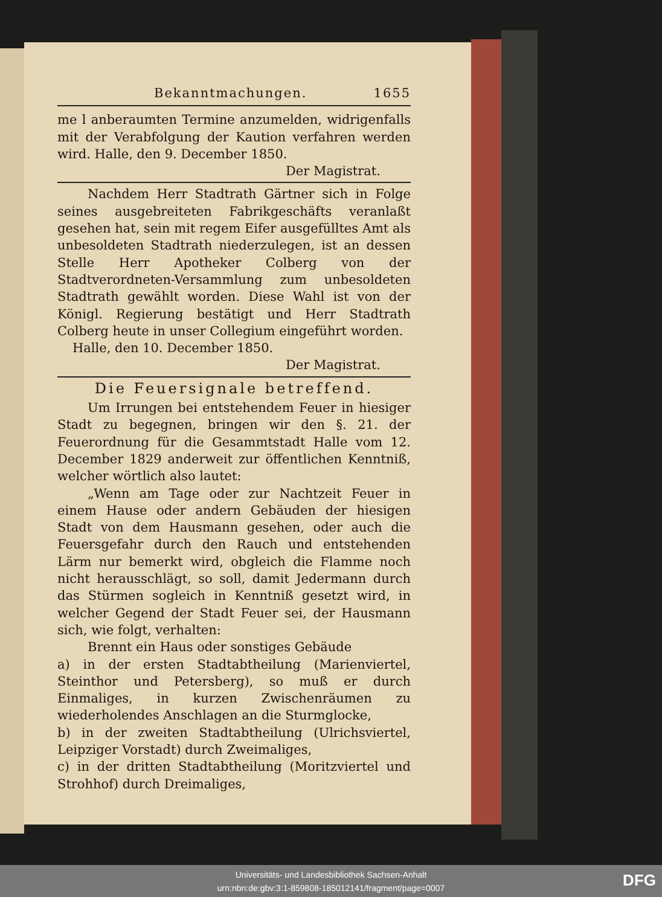Bekanntmachungen. 1655
me l anberaumten Termine anzumelden, widrigenfalls mit der Verabfolgung der Kaution verfahren werden wird. Halle, den 9. December 1850.
Der Magistrat.
Nachdem Herr Stadtrath Gärtner sich in Folge seines ausgebreiteten Fabrikgeschäfts veranlaßt gesehen hat, sein mit regem Eifer ausgefülltes Amt als unbesoldeten Stadtrath niederzulegen, ist an dessen Stelle Herr Apotheker Colberg von der Stadtverordneten-Versammlung zum unbesoldeten Stadtrath gewählt worden. Diese Wahl ist von der Königl. Regierung bestätigt und Herr Stadtrath Colberg heute in unser Collegium eingeführt worden.
Halle, den 10. December 1850.
Der Magistrat.
Die Feuersignale betreffend.
Um Irrungen bei entstehendem Feuer in hiesiger Stadt zu begegnen, bringen wir den §. 21. der Feuerordnung für die Gesammtstadt Halle vom 12. December 1829 anderweit zur öffentlichen Kenntniß, welcher wörtlich also lautet:
„Wenn am Tage oder zur Nachtzeit Feuer in einem Hause oder andern Gebäuden der hiesigen Stadt von dem Hausmann gesehen, oder auch die Feuersgefahr durch den Rauch und entstehenden Lärm nur bemerkt wird, obgleich die Flamme noch nicht herausschlägt, so soll, damit Jedermann durch das Stürmen sogleich in Kenntniß gesetzt wird, in welcher Gegend der Stadt Feuer sei, der Hausmann sich, wie folgt, verhalten:
Brennt ein Haus oder sonstiges Gebäude
a) in der ersten Stadtabtheilung (Marienviertel, Steinthor und Petersberg), so muß er durch Einmaliges, in kurzen Zwischenräumen zu wiederholendes Anschlagen an die Sturmglocke,
b) in der zweiten Stadtabtheilung (Ulrichsviertel, Leipziger Vorstadt) durch Zweimaliges,
c) in der dritten Stadtabtheilung (Moritzviertel und Strohhof) durch Dreimaliges,
Universitäts- und Landesbibliothek Sachsen-Anhalt
urn:nbn:de:gbv:3:1-859808-185012141/fragment/page=0007
DFG